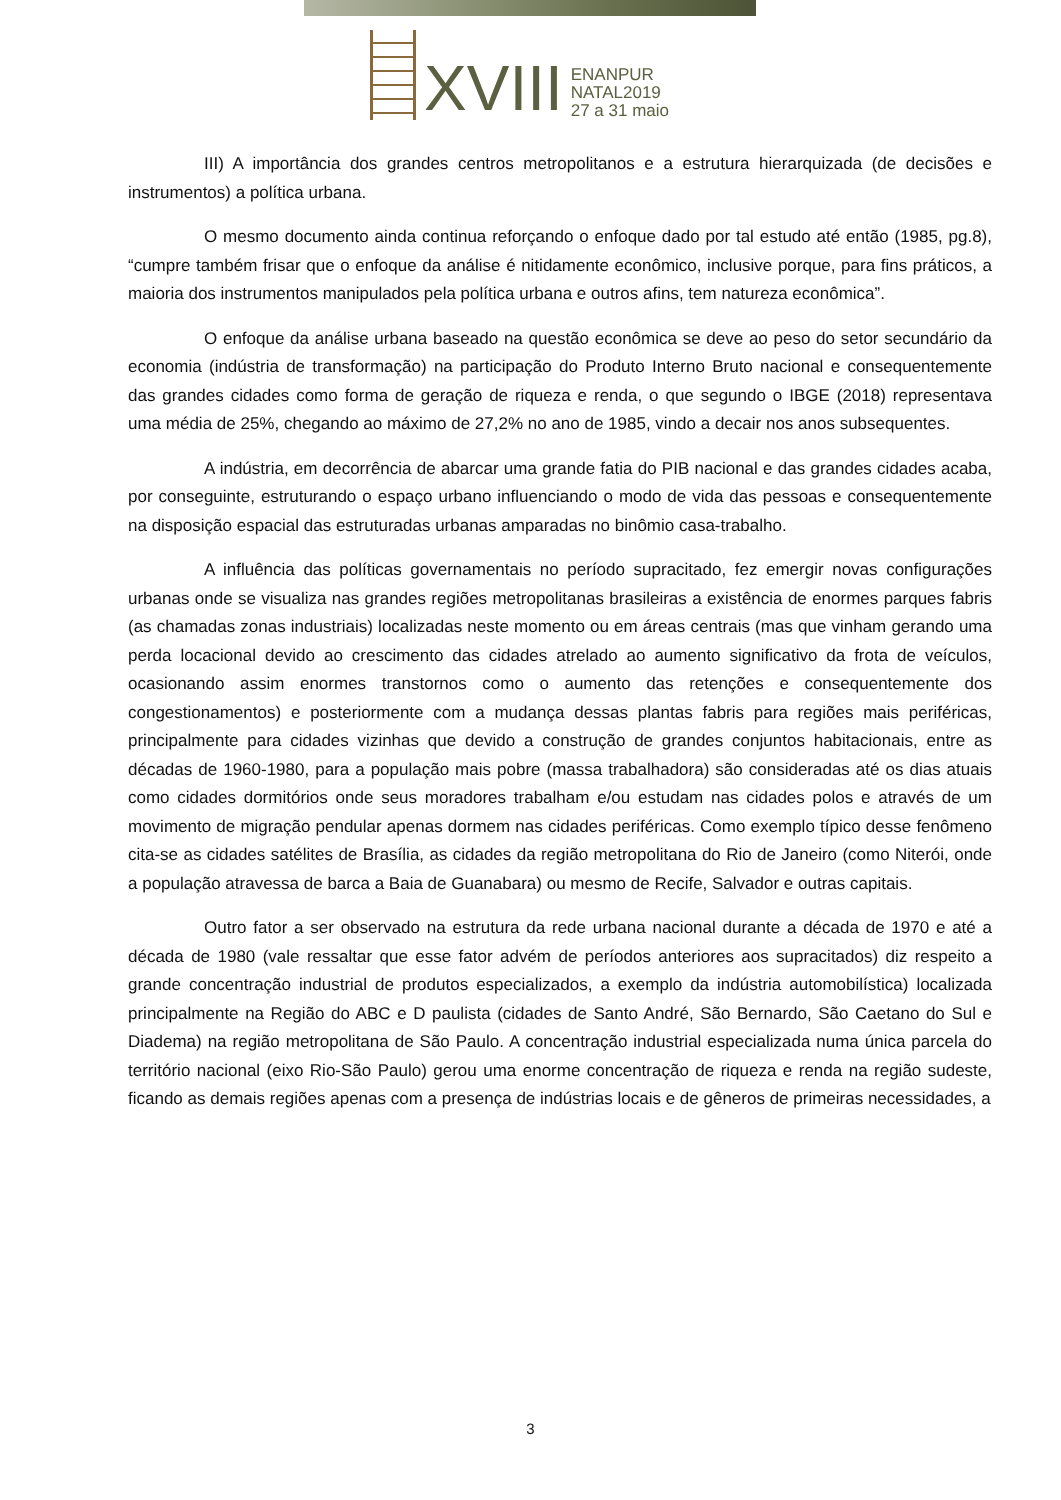XVIII
ENANPUR
NATAL2019
27 a 31 maio
III) A importância dos grandes centros metropolitanos e a estrutura hierarquizada (de decisões e instrumentos) a política urbana.
O mesmo documento ainda continua reforçando o enfoque dado por tal estudo até então (1985, pg.8), “cumpre também frisar que o enfoque da análise é nitidamente econômico, inclusive porque, para fins práticos, a maioria dos instrumentos manipulados pela política urbana e outros afins, tem natureza econômica”.
O enfoque da análise urbana baseado na questão econômica se deve ao peso do setor secundário da economia (indústria de transformação) na participação do Produto Interno Bruto nacional e consequentemente das grandes cidades como forma de geração de riqueza e renda, o que segundo o IBGE (2018) representava uma média de 25%, chegando ao máximo de 27,2% no ano de 1985, vindo a decair nos anos subsequentes.
A indústria, em decorrência de abarcar uma grande fatia do PIB nacional e das grandes cidades acaba, por conseguinte, estruturando o espaço urbano influenciando o modo de vida das pessoas e consequentemente na disposição espacial das estruturadas urbanas amparadas no binômio casa-trabalho.
A influência das políticas governamentais no período supracitado, fez emergir novas configurações urbanas onde se visualiza nas grandes regiões metropolitanas brasileiras a existência de enormes parques fabris (as chamadas zonas industriais) localizadas neste momento ou em áreas centrais (mas que vinham gerando uma perda locacional devido ao crescimento das cidades atrelado ao aumento significativo da frota de veículos, ocasionando assim enormes transtornos como o aumento das retenções e consequentemente dos congestionamentos) e posteriormente com a mudança dessas plantas fabris para regiões mais periféricas, principalmente para cidades vizinhas que devido a construção de grandes conjuntos habitacionais, entre as décadas de 1960-1980, para a população mais pobre (massa trabalhadora) são consideradas até os dias atuais como cidades dormitórios onde seus moradores trabalham e/ou estudam nas cidades polos e através de um movimento de migração pendular apenas dormem nas cidades periféricas. Como exemplo típico desse fenômeno cita-se as cidades satélites de Brasília, as cidades da região metropolitana do Rio de Janeiro (como Niterói, onde a população atravessa de barca a Baia de Guanabara) ou mesmo de Recife, Salvador e outras capitais.
Outro fator a ser observado na estrutura da rede urbana nacional durante a década de 1970 e até a década de 1980 (vale ressaltar que esse fator advém de períodos anteriores aos supracitados) diz respeito a grande concentração industrial de produtos especializados, a exemplo da indústria automobilística) localizada principalmente na Região do ABC e D paulista (cidades de Santo André, São Bernardo, São Caetano do Sul e Diadema) na região metropolitana de São Paulo. A concentração industrial especializada numa única parcela do território nacional (eixo Rio-São Paulo) gerou uma enorme concentração de riqueza e renda na região sudeste, ficando as demais regiões apenas com a presença de indústrias locais e de gêneros de primeiras necessidades, a
3